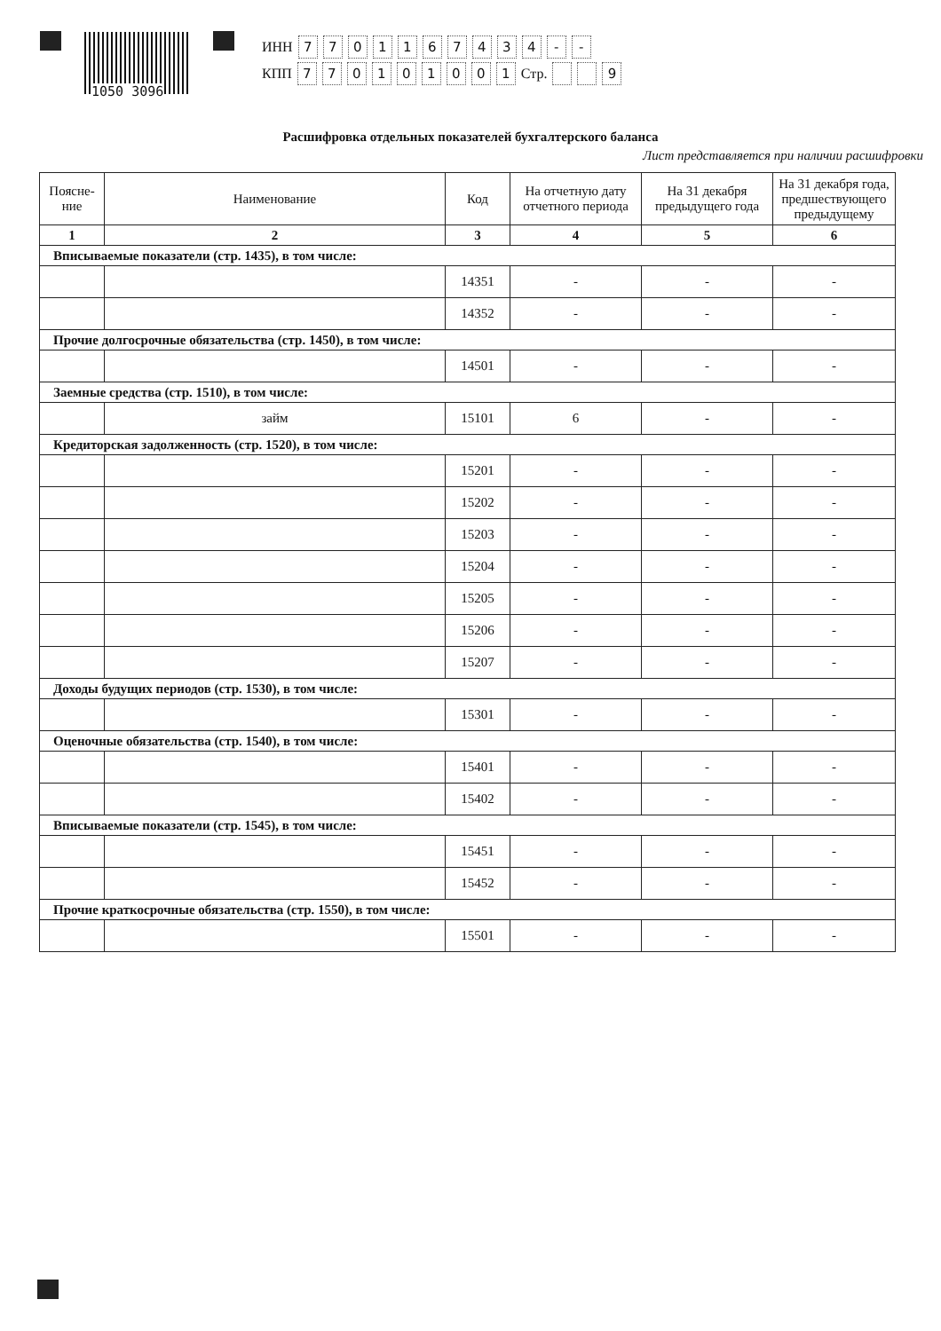1050 3096
ИНН 7701167434 - -
КПП 770101001 Стр. 9
Расшифровка отдельных показателей бухгалтерского баланса
Лист представляется при наличии расшифровки
| Поясне-ние | Наименование | Код | На отчетную дату отчетного периода | На 31 декабря предыдущего года | На 31 декабря года, предшествующего предыдущему |
| --- | --- | --- | --- | --- | --- |
| 1 | 2 | 3 | 4 | 5 | 6 |
| Вписываемые показатели (стр. 1435), в том числе: | | | | | |
| | | 14351 | - | - | - |
| | | 14352 | - | - | - |
| Прочие долгосрочные обязательства (стр. 1450), в том числе: | | | | | |
| | | 14501 | - | - | - |
| Заемные средства (стр. 1510), в том числе: | | | | | |
| | займ | 15101 | 6 | - | - |
| Кредиторская задолженность (стр. 1520), в том числе: | | | | | |
| | | 15201 | - | - | - |
| | | 15202 | - | - | - |
| | | 15203 | - | - | - |
| | | 15204 | - | - | - |
| | | 15205 | - | - | - |
| | | 15206 | - | - | - |
| | | 15207 | - | - | - |
| Доходы будущих периодов (стр. 1530), в том числе: | | | | | |
| | | 15301 | - | - | - |
| Оценочные обязательства (стр. 1540), в том числе: | | | | | |
| | | 15401 | - | - | - |
| | | 15402 | - | - | - |
| Вписываемые показатели (стр. 1545), в том числе: | | | | | |
| | | 15451 | - | - | - |
| | | 15452 | - | - | - |
| Прочие краткосрочные обязательства (стр. 1550), в том числе: | | | | | |
| | | 15501 | - | - | - |